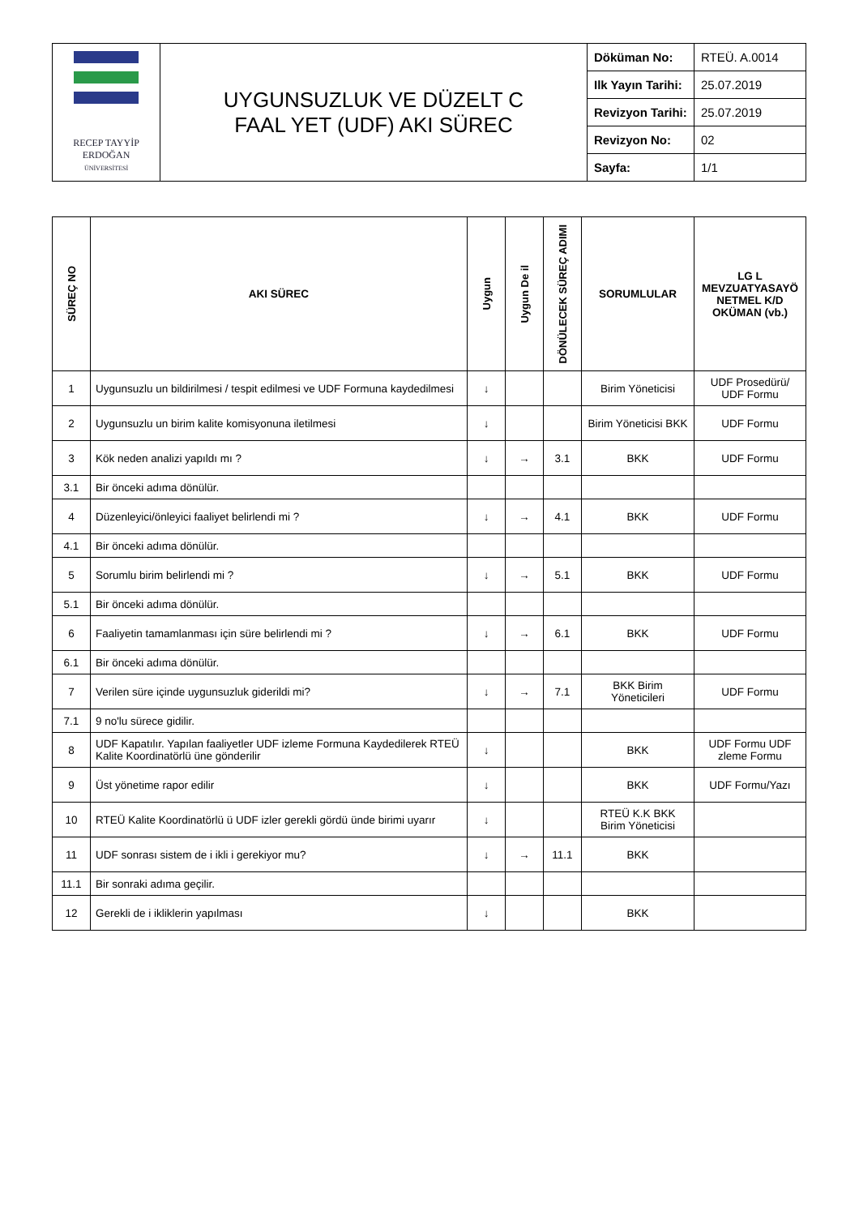| RECEP TAYYİP ERDOĞAN ÜNİVERSİTESİ | UYGUNSUZLUK VE DÜZELT C FAAL YET (UDF) AKI SÜREC | Döküman No: | RTEÜ. A.0014 |
| | | Ilk Yayın Tarihi: | 25.07.2019 |
| | | Revizyon Tarihi: | 25.07.2019 |
| | | Revizyon No: | 02 |
| | | Sayfa: | 1/1 |
| SÜREÇ NO | AKI SÜREC | Uygun | Uygun De il | DÖNÜLECEK SÜREÇ ADIMI | SORUMLULAR | LG L MEVZUATYASAYÖ NETMEL K/D OKÜMAN (vb.) |
| --- | --- | --- | --- | --- | --- | --- |
| 1 | Uygunsuzlu un bildirilmesi / tespit edilmesi ve UDF Formuna kaydedilmesi | ↓ | | | Birim Yöneticisi | UDF Prosedürü/ UDF Formu |
| 2 | Uygunsuzlu un birim kalite komisyonuna iletilmesi | ↓ | | | Birim Yöneticisi BKK | UDF Formu |
| 3 | Kök neden analizi yapıldı mı ? | ↓ | → | 3.1 | BKK | UDF Formu |
| 3.1 | Bir önceki adıma dönülür. | | | | | |
| 4 | Düzenleyici/önleyici faaliyet belirlendi mi ? | ↓ | → | 4.1 | BKK | UDF Formu |
| 4.1 | Bir önceki adıma dönülür. | | | | | |
| 5 | Sorumlu birim belirlendi mi ? | ↓ | → | 5.1 | BKK | UDF Formu |
| 5.1 | Bir önceki adıma dönülür. | | | | | |
| 6 | Faaliyetin tamamlanması için süre belirlendi mi ? | ↓ | → | 6.1 | BKK | UDF Formu |
| 6.1 | Bir önceki adıma dönülür. | | | | | |
| 7 | Verilen süre içinde uygunsuzluk giderildi mi? | ↓ | → | 7.1 | BKK Birim Yöneticileri | UDF Formu |
| 7.1 | 9 no'lu sürece gidilir. | | | | | |
| 8 | UDF Kapatılır. Yapılan faaliyetler UDF izleme Formuna Kaydedilerek RTEÜ Kalite Koordinatörlü üne gönderilir | ↓ | | | BKK | UDF Formu UDF zleme Formu |
| 9 | Üst yönetime rapor edilir | ↓ | | | BKK | UDF Formu/Yazı |
| 10 | RTEÜ Kalite Koordinatörlü ü UDF izler gerekli gördü ünde birimi uyarır | ↓ | | | RTEÜ K.K BKK Birim Yöneticisi | |
| 11 | UDF sonrası sistem de i ikli i gerekiyor mu? | ↓ | → | 11.1 | BKK | |
| 11.1 | Bir sonraki adıma geçilir. | | | | | |
| 12 | Gerekli de i ikliklerin yapılması | ↓ | | | BKK | |